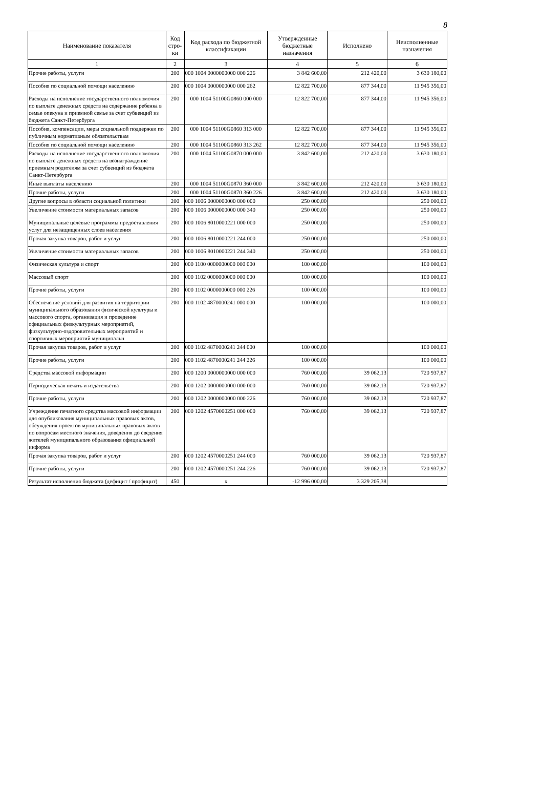8
| Наименование показателя | Код стро-ки | Код расхода по бюджетной классификации | Утвержденные бюджетные назначения | Исполнено | Неисполненные назначения |
| --- | --- | --- | --- | --- | --- |
| 1 | 2 | 3 | 4 | 5 | 6 |
| Прочие работы, услуги | 200 | 000 1004 0000000000 000 226 | 3 842 600,00 | 212 420,00 | 3 630 180,00 |
| Пособия по социальной помощи населению | 200 | 000 1004 0000000000 000 262 | 12 822 700,00 | 877 344,00 | 11 945 356,00 |
| Расходы на исполнение государственного полномочия по выплате денежных средств на содержание ребенка в семье опекуна и приемной семье за счет субвенций из бюджета Санкт-Петербурга | 200 | 000 1004 51100G0860 000 000 | 12 822 700,00 | 877 344,00 | 11 945 356,00 |
| Пособия, компенсации, меры социальной поддержки по публичным нормативным обязательствам | 200 | 000 1004 51100G0860 313 000 | 12 822 700,00 | 877 344,00 | 11 945 356,00 |
| Пособия по социальной помощи населению | 200 | 000 1004 51100G0860 313 262 | 12 822 700,00 | 877 344,00 | 11 945 356,00 |
| Расходы на исполнение государственного полномочия по выплате денежных средств на вознаграждение приемным родителям за счет субвенций из бюджета Санкт-Петербурга | 200 | 000 1004 51100G0870 000 000 | 3 842 600,00 | 212 420,00 | 3 630 180,00 |
| Иные выплаты населению | 200 | 000 1004 51100G0870 360 000 | 3 842 600,00 | 212 420,00 | 3 630 180,00 |
| Прочие работы, услуги | 200 | 000 1004 51100G0870 360 226 | 3 842 600,00 | 212 420,00 | 3 630 180,00 |
| Другие вопросы в области социальной политики | 200 | 000 1006 0000000000 000 000 | 250 000,00 | | 250 000,00 |
| Увеличение стоимости материальных запасов | 200 | 000 1006 0000000000 000 340 | 250 000,00 | | 250 000,00 |
| Муниципальные целевые программы предоставления услуг для незащищенных слоев населения | 200 | 000 1006 8010000221 000 000 | 250 000,00 | | 250 000,00 |
| Прочая закупка товаров, работ и услуг | 200 | 000 1006 8010000221 244 000 | 250 000,00 | | 250 000,00 |
| Увеличение стоимости материальных запасов | 200 | 000 1006 8010000221 244 340 | 250 000,00 | | 250 000,00 |
| Физическая культура и спорт | 200 | 000 1100 0000000000 000 000 | 100 000,00 | | 100 000,00 |
| Массовый спорт | 200 | 000 1102 0000000000 000 000 | 100 000,00 | | 100 000,00 |
| Прочие работы, услуги | 200 | 000 1102 0000000000 000 226 | 100 000,00 | | 100 000,00 |
| Обеспечение условий для развития на территории муниципального образования физической культуры и массового спорта, организация и проведение официальных физкультурных мероприятий, физкультурно-оздоровительных мероприятий и спортивных мероприятий муниципальн | 200 | 000 1102 4870000241 000 000 | 100 000,00 | | 100 000,00 |
| Прочая закупка товаров, работ и услуг | 200 | 000 1102 4870000241 244 000 | 100 000,00 | | 100 000,00 |
| Прочие работы, услуги | 200 | 000 1102 4870000241 244 226 | 100 000,00 | | 100 000,00 |
| Средства массовой информации | 200 | 000 1200 0000000000 000 000 | 760 000,00 | 39 062,13 | 720 937,87 |
| Периодическая печать и издательства | 200 | 000 1202 0000000000 000 000 | 760 000,00 | 39 062,13 | 720 937,87 |
| Прочие работы, услуги | 200 | 000 1202 0000000000 000 226 | 760 000,00 | 39 062,13 | 720 937,87 |
| Учреждение печатного средства массовой информации для опубликования муниципальных правовых актов, обсуждения проектов муниципальных правовых актов по вопросам местного значения, доведения до сведения жителей муниципального образования официальной информа | 200 | 000 1202 4570000251 000 000 | 760 000,00 | 39 062,13 | 720 937,87 |
| Прочая закупка товаров, работ и услуг | 200 | 000 1202 4570000251 244 000 | 760 000,00 | 39 062,13 | 720 937,87 |
| Прочие работы, услуги | 200 | 000 1202 4570000251 244 226 | 760 000,00 | 39 062,13 | 720 937,87 |
| Результат исполнения бюджета (дефицит / профицит) | 450 | x | -12 996 000,00 | 3 329 205,38 | |